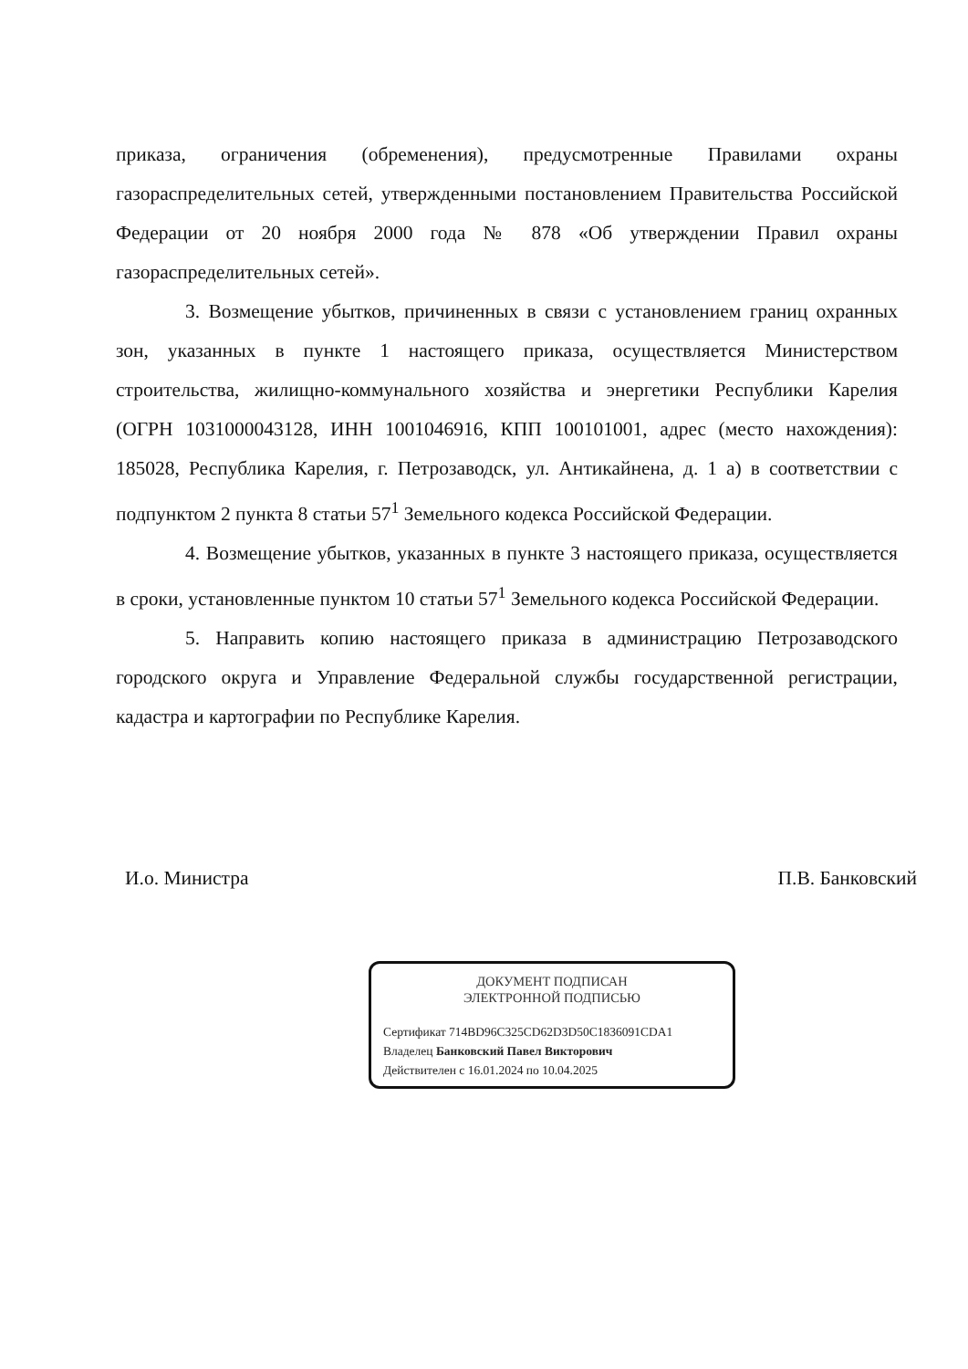приказа, ограничения (обременения), предусмотренные Правилами охраны газораспределительных сетей, утвержденными постановлением Правительства Российской Федерации от 20 ноября 2000 года № 878 «Об утверждении Правил охраны газораспределительных сетей».
3. Возмещение убытков, причиненных в связи с установлением границ охранных зон, указанных в пункте 1 настоящего приказа, осуществляется Министерством строительства, жилищно-коммунального хозяйства и энергетики Республики Карелия (ОГРН 1031000043128, ИНН 1001046916, КПП 100101001, адрес (место нахождения): 185028, Республика Карелия, г. Петрозаводск, ул. Антикайнена, д. 1 а) в соответствии с подпунктом 2 пункта 8 статьи 57<sup>1</sup> Земельного кодекса Российской Федерации.
4. Возмещение убытков, указанных в пункте 3 настоящего приказа, осуществляется в сроки, установленные пунктом 10 статьи 57<sup>1</sup> Земельного кодекса Российской Федерации.
5. Направить копию настоящего приказа в администрацию Петрозаводского городского округа и Управление Федеральной службы государственной регистрации, кадастра и картографии по Республике Карелия.
И.о. Министра П.В. Банковский
ДОКУМЕНТ ПОДПИСАН
ЭЛЕКТРОННОЙ ПОДПИСЬЮ
Сертификат 714BD96C325CD62D3D50C1836091CDA1
Владелец Банковский Павел Викторович
Действителен с 16.01.2024 по 10.04.2025